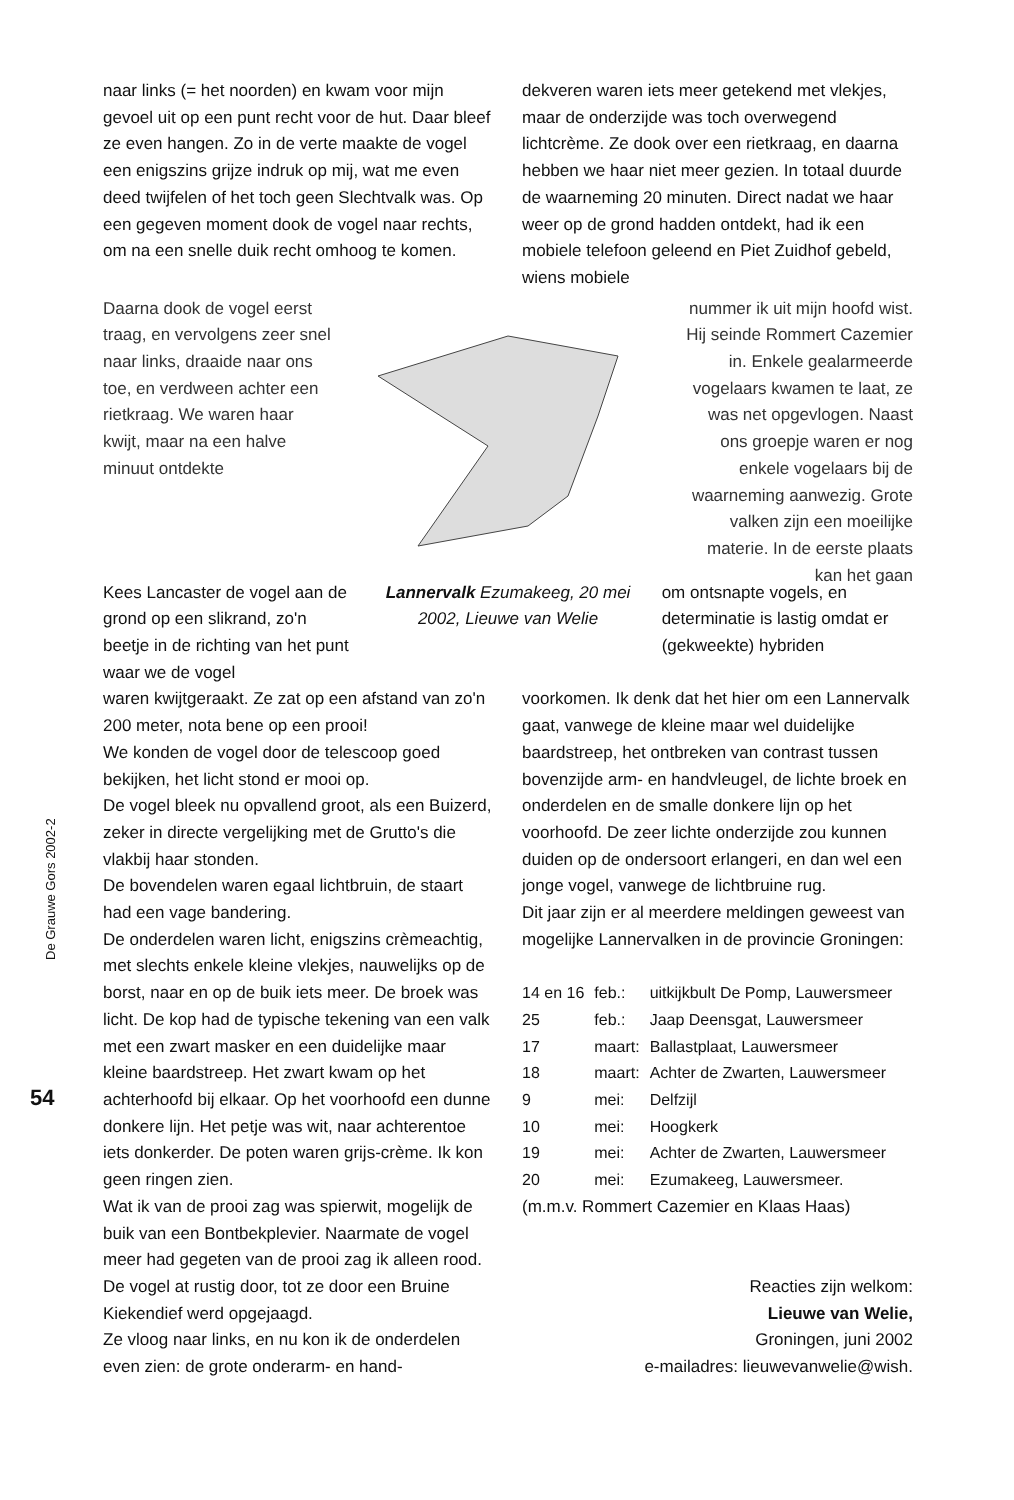De Grauwe Gors 2002-2
54
naar links (= het noorden) en kwam voor mijn gevoel uit op een punt recht voor de hut. Daar bleef ze even hangen. Zo in de verte maakte de vogel een enigszins grijze indruk op mij, wat me even deed twijfelen of het toch geen Slechtvalk was. Op een gegeven moment dook de vogel naar rechts, om na een snelle duik recht omhoog te komen.
dekveren waren iets meer getekend met vlekjes, maar de onderzijde was toch overwegend lichtcrème. Ze dook over een rietkraag, en daarna hebben we haar niet meer gezien. In totaal duurde de waarneming 20 minuten. Direct nadat we haar weer op de grond hadden ontdekt, had ik een mobiele telefoon geleend en Piet Zuidhof gebeld, wiens mobiele
Daarna dook de vogel eerst traag, en vervolgens zeer snel naar links, draaide naar ons toe, en verdween achter een rietkraag. We waren haar kwijt, maar na een halve minuut ontdekte
nummer ik uit mijn hoofd wist. Hij seinde Rommert Cazemier in. Enkele gealarmeerde vogelaars kwamen te laat, ze was net opgevlogen. Naast ons groepje waren er nog enkele vogelaars bij de waarneming aanwezig. Grote valken zijn een moeilijke materie. In de eerste plaats kan het gaan
Kees Lancaster de vogel aan de grond op een slikrand, zo'n beetje in de richting van het punt waar we de vogel
Lannervalk Ezumakeeg, 20 mei 2002, Lieuwe van Welie
om ontsnapte vogels, en determinatie is lastig omdat er (gekweekte) hybriden
waren kwijtgeraakt. Ze zat op een afstand van zo'n 200 meter, nota bene op een prooi!
We konden de vogel door de telescoop goed bekijken, het licht stond er mooi op.
De vogel bleek nu opvallend groot, als een Buizerd, zeker in directe vergelijking met de Grutto's die vlakbij haar stonden.
De bovendelen waren egaal lichtbruin, de staart had een vage bandering.
De onderdelen waren licht, enigszins crèmeachtig, met slechts enkele kleine vlekjes, nauwelijks op de borst, naar en op de buik iets meer. De broek was licht. De kop had de typische tekening van een valk met een zwart masker en een duidelijke maar kleine baardstreep. Het zwart kwam op het achterhoofd bij elkaar. Op het voorhoofd een dunne donkere lijn. Het petje was wit, naar achterentoe iets donkerder. De poten waren grijs-crème. Ik kon geen ringen zien.
Wat ik van de prooi zag was spierwit, mogelijk de buik van een Bontbekplevier. Naarmate de vogel meer had gegeten van de prooi zag ik alleen rood. De vogel at rustig door, tot ze door een Bruine Kiekendief werd opgejaagd.
Ze vloog naar links, en nu kon ik de onderdelen even zien: de grote onderarm- en hand-
voorkomen. Ik denk dat het hier om een Lannervalk gaat, vanwege de kleine maar wel duidelijke baardstreep, het ontbreken van contrast tussen bovenzijde arm- en handvleugel, de lichte broek en onderdelen en de smalle donkere lijn op het voorhoofd. De zeer lichte onderzijde zou kunnen duiden op de ondersoort erlangeri, en dan wel een jonge vogel, vanwege de lichtbruine rug.
Dit jaar zijn er al meerdere meldingen geweest van mogelijke Lannervalken in de provincie Groningen:
| 14 en 16 | feb.: | uitkijkbult De Pomp, Lauwersmeer |
| 25 | feb.: | Jaap Deensgat, Lauwersmeer |
| 17 | maart: | Ballastplaat, Lauwersmeer |
| 18 | maart: | Achter de Zwarten, Lauwersmeer |
| 9 | mei: | Delfzijl |
| 10 | mei: | Hoogkerk |
| 19 | mei: | Achter de Zwarten, Lauwersmeer |
| 20 | mei: | Ezumakeeg, Lauwersmeer. |
(m.m.v. Rommert Cazemier en Klaas Haas)
Reacties zijn welkom:
Lieuwe van Welie,
Groningen, juni 2002
e-mailadres: lieuwevanwelie@wish.